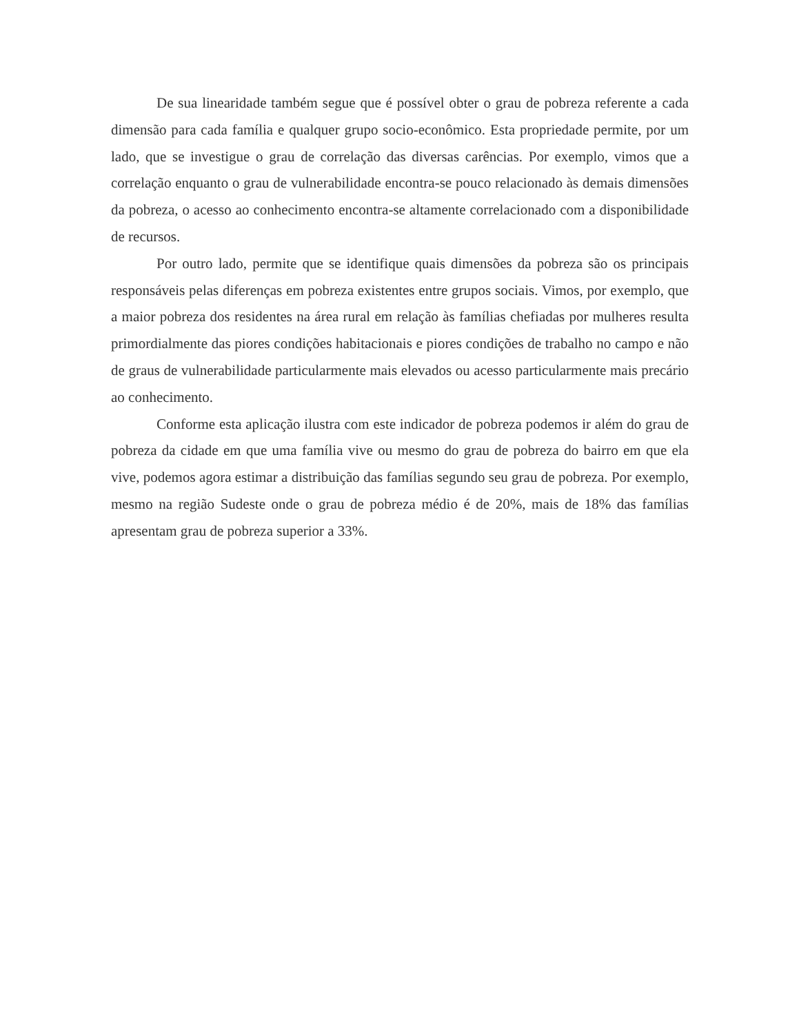De sua linearidade também segue que é possível obter o grau de pobreza referente a cada dimensão para cada família e qualquer grupo socio-econômico. Esta propriedade permite, por um lado, que se investigue o grau de correlação das diversas carências. Por exemplo, vimos que a correlação enquanto o grau de vulnerabilidade encontra-se pouco relacionado às demais dimensões da pobreza, o acesso ao conhecimento encontra-se altamente correlacionado com a disponibilidade de recursos.
Por outro lado, permite que se identifique quais dimensões da pobreza são os principais responsáveis pelas diferenças em pobreza existentes entre grupos sociais. Vimos, por exemplo, que a maior pobreza dos residentes na área rural em relação às famílias chefiadas por mulheres resulta primordialmente das piores condições habitacionais e piores condições de trabalho no campo e não de graus de vulnerabilidade particularmente mais elevados ou acesso particularmente mais precário ao conhecimento.
Conforme esta aplicação ilustra com este indicador de pobreza podemos ir além do grau de pobreza da cidade em que uma família vive ou mesmo do grau de pobreza do bairro em que ela vive, podemos agora estimar a distribuição das famílias segundo seu grau de pobreza. Por exemplo, mesmo na região Sudeste onde o grau de pobreza médio é de 20%, mais de 18% das famílias apresentam grau de pobreza superior a 33%.